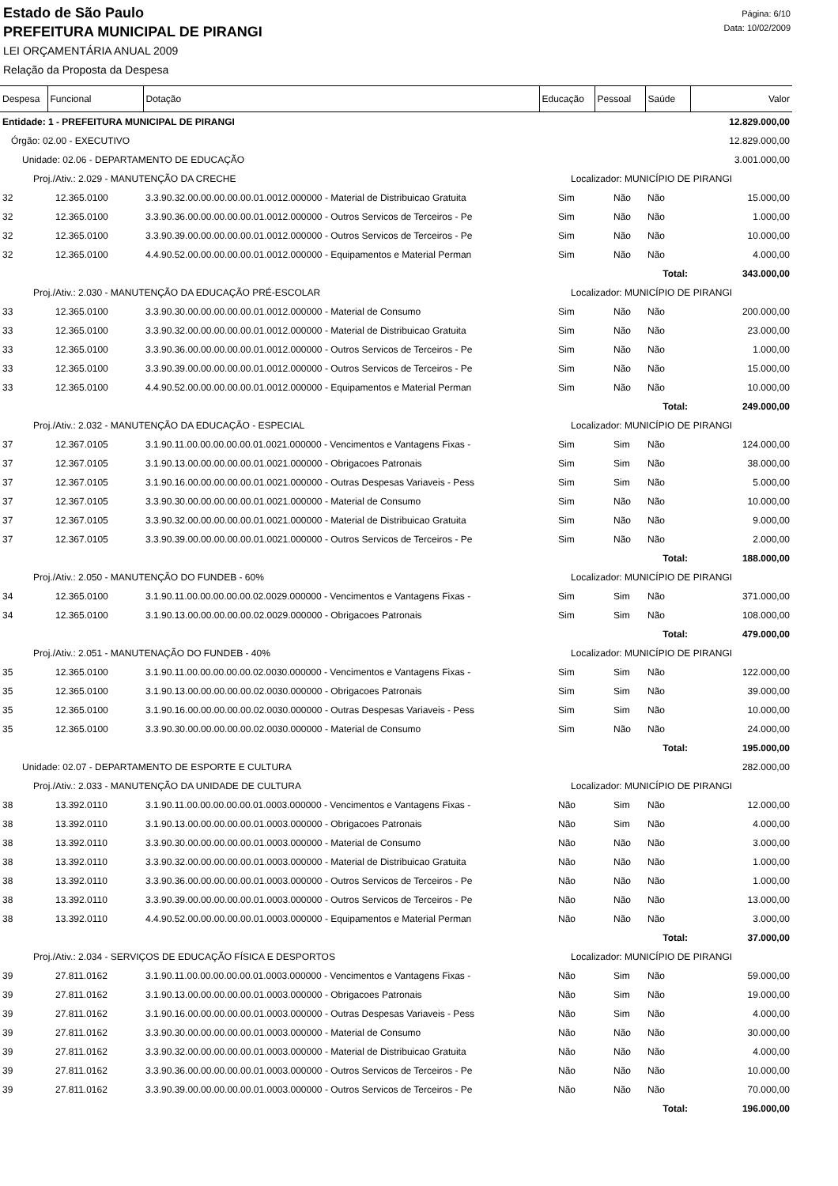Estado de São Paulo
PREFEITURA MUNICIPAL DE PIRANGI
LEI ORÇAMENTÁRIA ANUAL 2009
Relação da Proposta da Despesa
Página: 6/10
Data: 10/02/2009
| Despesa | Funcional | Dotação | Educação | Pessoal | Saúde | Valor |
| --- | --- | --- | --- | --- | --- | --- |
| Entidade: 1 - PREFEITURA MUNICIPAL DE PIRANGI | | | | | | 12.829.000,00 |
| Órgão: 02.00 - EXECUTIVO | | | | | | 12.829.000,00 |
| Unidade: 02.06 - DEPARTAMENTO DE EDUCAÇÃO | | | | | | 3.001.000,00 |
| Proj./Ativ.: 2.029 - MANUTENÇÃO DA CRECHE | | | Localizador: MUNICÍPIO DE PIRANGI | | | |
| 32 | 12.365.0100 | 3.3.90.32.00.00.00.00.00.01.0012.000000 - Material de Distribuicao Gratuita | Sim | Não | Não | 15.000,00 |
| 32 | 12.365.0100 | 3.3.90.36.00.00.00.00.00.01.0012.000000 - Outros Servicos de Terceiros - Pe | Sim | Não | Não | 1.000,00 |
| 32 | 12.365.0100 | 3.3.90.39.00.00.00.00.00.01.0012.000000 - Outros Servicos de Terceiros - Pe | Sim | Não | Não | 10.000,00 |
| 32 | 12.365.0100 | 4.4.90.52.00.00.00.00.00.01.0012.000000 - Equipamentos e Material Perman | Sim | Não | Não | 4.000,00 |
| | | | | Total: | | 343.000,00 |
| Proj./Ativ.: 2.030 - MANUTENÇÃO DA EDUCAÇÃO PRÉ-ESCOLAR | | | Localizador: MUNICÍPIO DE PIRANGI | | | |
| 33 | 12.365.0100 | 3.3.90.30.00.00.00.00.00.01.0012.000000 - Material de Consumo | Sim | Não | Não | 200.000,00 |
| 33 | 12.365.0100 | 3.3.90.32.00.00.00.00.00.01.0012.000000 - Material de Distribuicao Gratuita | Sim | Não | Não | 23.000,00 |
| 33 | 12.365.0100 | 3.3.90.36.00.00.00.00.00.01.0012.000000 - Outros Servicos de Terceiros - Pe | Sim | Não | Não | 1.000,00 |
| 33 | 12.365.0100 | 3.3.90.39.00.00.00.00.00.01.0012.000000 - Outros Servicos de Terceiros - Pe | Sim | Não | Não | 15.000,00 |
| 33 | 12.365.0100 | 4.4.90.52.00.00.00.00.00.01.0012.000000 - Equipamentos e Material Perman | Sim | Não | Não | 10.000,00 |
| | | | | Total: | | 249.000,00 |
| Proj./Ativ.: 2.032 - MANUTENÇÃO DA EDUCAÇÃO - ESPECIAL | | | Localizador: MUNICÍPIO DE PIRANGI | | | |
| 37 | 12.367.0105 | 3.1.90.11.00.00.00.00.00.01.0021.000000 - Vencimentos e Vantagens Fixas - | Sim | Sim | Não | 124.000,00 |
| 37 | 12.367.0105 | 3.1.90.13.00.00.00.00.00.01.0021.000000 - Obrigacoes Patronais | Sim | Sim | Não | 38.000,00 |
| 37 | 12.367.0105 | 3.1.90.16.00.00.00.00.00.01.0021.000000 - Outras Despesas Variaveis - Pess | Sim | Sim | Não | 5.000,00 |
| 37 | 12.367.0105 | 3.3.90.30.00.00.00.00.00.01.0021.000000 - Material de Consumo | Sim | Não | Não | 10.000,00 |
| 37 | 12.367.0105 | 3.3.90.32.00.00.00.00.00.01.0021.000000 - Material de Distribuicao Gratuita | Sim | Não | Não | 9.000,00 |
| 37 | 12.367.0105 | 3.3.90.39.00.00.00.00.00.01.0021.000000 - Outros Servicos de Terceiros - Pe | Sim | Não | Não | 2.000,00 |
| | | | | Total: | | 188.000,00 |
| Proj./Ativ.: 2.050 - MANUTENÇÃO DO FUNDEB - 60% | | | Localizador: MUNICÍPIO DE PIRANGI | | | |
| 34 | 12.365.0100 | 3.1.90.11.00.00.00.00.00.02.0029.000000 - Vencimentos e Vantagens Fixas - | Sim | Sim | Não | 371.000,00 |
| 34 | 12.365.0100 | 3.1.90.13.00.00.00.00.00.02.0029.000000 - Obrigacoes Patronais | Sim | Sim | Não | 108.000,00 |
| | | | | Total: | | 479.000,00 |
| Proj./Ativ.: 2.051 - MANUTENAÇÃO DO FUNDEB - 40% | | | Localizador: MUNICÍPIO DE PIRANGI | | | |
| 35 | 12.365.0100 | 3.1.90.11.00.00.00.00.00.02.0030.000000 - Vencimentos e Vantagens Fixas - | Sim | Sim | Não | 122.000,00 |
| 35 | 12.365.0100 | 3.1.90.13.00.00.00.00.00.02.0030.000000 - Obrigacoes Patronais | Sim | Sim | Não | 39.000,00 |
| 35 | 12.365.0100 | 3.1.90.16.00.00.00.00.00.02.0030.000000 - Outras Despesas Variaveis - Pess | Sim | Sim | Não | 10.000,00 |
| 35 | 12.365.0100 | 3.3.90.30.00.00.00.00.00.02.0030.000000 - Material de Consumo | Sim | Não | Não | 24.000,00 |
| | | | | Total: | | 195.000,00 |
| Unidade: 02.07 - DEPARTAMENTO DE ESPORTE E CULTURA | | | | | | 282.000,00 |
| Proj./Ativ.: 2.033 - MANUTENÇÃO DA UNIDADE DE CULTURA | | | Localizador: MUNICÍPIO DE PIRANGI | | | |
| 38 | 13.392.0110 | 3.1.90.11.00.00.00.00.00.01.0003.000000 - Vencimentos e Vantagens Fixas - | Não | Sim | Não | 12.000,00 |
| 38 | 13.392.0110 | 3.1.90.13.00.00.00.00.00.01.0003.000000 - Obrigacoes Patronais | Não | Sim | Não | 4.000,00 |
| 38 | 13.392.0110 | 3.3.90.30.00.00.00.00.00.01.0003.000000 - Material de Consumo | Não | Não | Não | 3.000,00 |
| 38 | 13.392.0110 | 3.3.90.32.00.00.00.00.00.01.0003.000000 - Material de Distribuicao Gratuita | Não | Não | Não | 1.000,00 |
| 38 | 13.392.0110 | 3.3.90.36.00.00.00.00.00.01.0003.000000 - Outros Servicos de Terceiros - Pe | Não | Não | Não | 1.000,00 |
| 38 | 13.392.0110 | 3.3.90.39.00.00.00.00.00.01.0003.000000 - Outros Servicos de Terceiros - Pe | Não | Não | Não | 13.000,00 |
| 38 | 13.392.0110 | 4.4.90.52.00.00.00.00.00.01.0003.000000 - Equipamentos e Material Perman | Não | Não | Não | 3.000,00 |
| | | | | Total: | | 37.000,00 |
| Proj./Ativ.: 2.034 - SERVIÇOS DE EDUCAÇÃO FÍSICA E DESPORTOS | | | Localizador: MUNICÍPIO DE PIRANGI | | | |
| 39 | 27.811.0162 | 3.1.90.11.00.00.00.00.00.01.0003.000000 - Vencimentos e Vantagens Fixas - | Não | Sim | Não | 59.000,00 |
| 39 | 27.811.0162 | 3.1.90.13.00.00.00.00.00.01.0003.000000 - Obrigacoes Patronais | Não | Sim | Não | 19.000,00 |
| 39 | 27.811.0162 | 3.1.90.16.00.00.00.00.00.01.0003.000000 - Outras Despesas Variaveis - Pess | Não | Sim | Não | 4.000,00 |
| 39 | 27.811.0162 | 3.3.90.30.00.00.00.00.00.01.0003.000000 - Material de Consumo | Não | Não | Não | 30.000,00 |
| 39 | 27.811.0162 | 3.3.90.32.00.00.00.00.00.01.0003.000000 - Material de Distribuicao Gratuita | Não | Não | Não | 4.000,00 |
| 39 | 27.811.0162 | 3.3.90.36.00.00.00.00.00.01.0003.000000 - Outros Servicos de Terceiros - Pe | Não | Não | Não | 10.000,00 |
| 39 | 27.811.0162 | 3.3.90.39.00.00.00.00.00.01.0003.000000 - Outros Servicos de Terceiros - Pe | Não | Não | Não | 70.000,00 |
| | | | | Total: | | 196.000,00 |